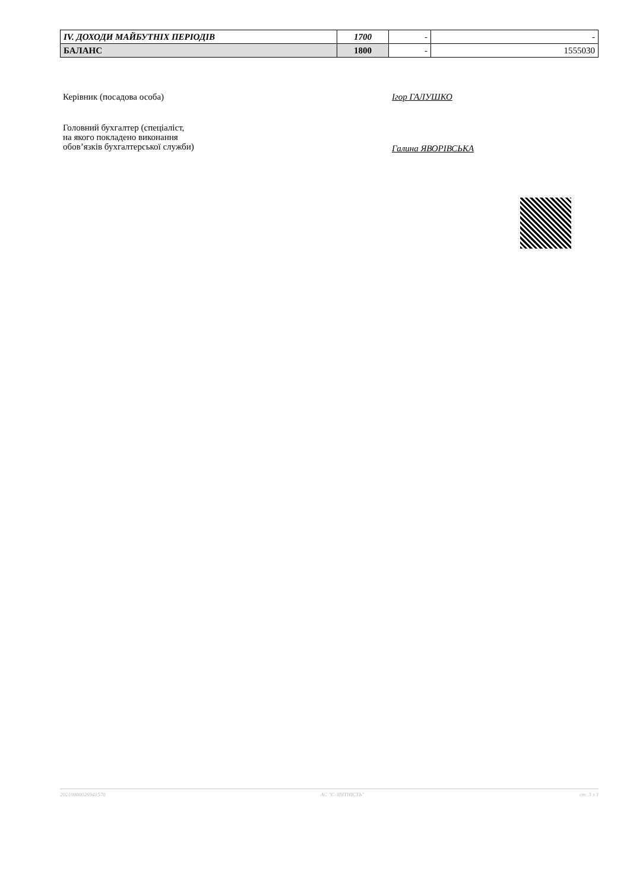| IV. ДОХОДИ МАЙБУТНІХ ПЕРІОДІВ | 1700 | - | - |
| БАЛАНС | 1800 | - | 1555030 |
Керівник (посадова особа) Ігор ГАЛУШКО
Головний бухгалтер (спеціаліст,
на якого покладено виконання
обов’язків бухгалтерської служби)
Галина ЯВОРІВСЬКА
20210000026941570 АС "Є-ЗВІТНІСТЬ" ст. 3 з 3